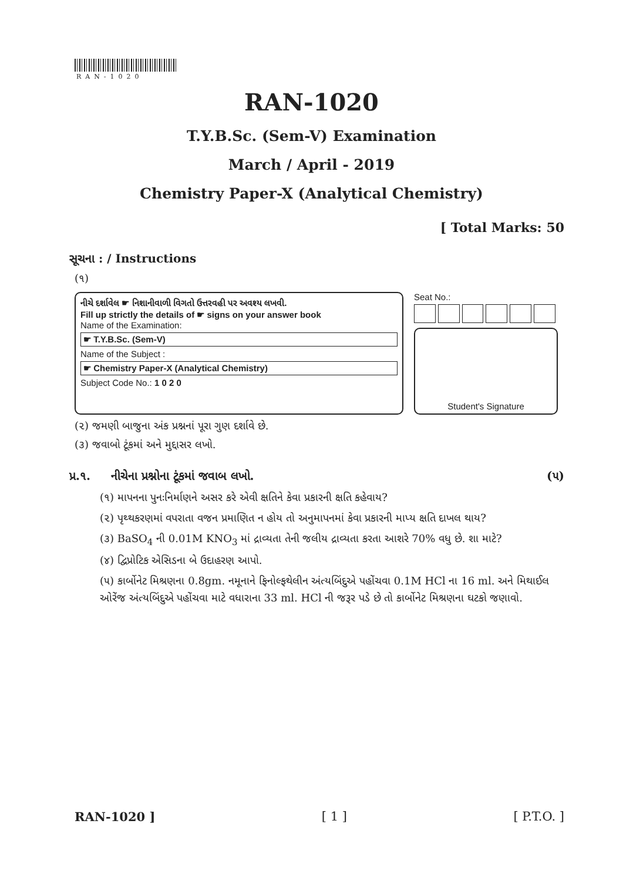RAN-1020
RAN-1020
T.Y.B.Sc. (Sem-V) Examination
March / April - 2019
Chemistry Paper-X (Analytical Chemistry)
[ Total Marks: 50
સૂચના : / Instructions
(૧)
નીચે દર્શાવેલ ☛ નિશાનીવાળી વિગતો ઉત્તરવહી પર અવશ્ય લખવી.
Fill up strictly the details of ☛ signs on your answer book
Name of the Examination:
☛ T.Y.B.Sc. (Sem-V)
Name of the Subject :
☛ Chemistry Paper-X (Analytical Chemistry)
Subject Code No.: 1 0 2 0
Seat No.:
Student's Signature
(૨) જમણી બાજુના અંક પ્રશ્નનાં પૂરા ગુણ દર્શાવે છે.
(૩) જવાબો ટૂંકમાં અને મુદ્દાસર લખો.
પ્ર.૧. નીચેના પ્રશ્નોના ટૂંકમાં જવાબ લખો. (૫)
(૧) માપનના પુનઃનિર્માણને અસર કરે એવી ક્ષતિને કેવા પ્રકારની ક્ષતિ કહેવાય?
(૨) પૃથ્થકરણમાં વપરાતા વજન પ્રમાણિત ન હોય તો અનુમાપનમાં કેવા પ્રકારની માપ્ય ક્ષતિ દાખલ થાય?
(૩) BaSO<sub>4</sub> ની 0.01M KNO<sub>3</sub> માં દ્રાવ્યતા તેની જલીય દ્રાવ્યતા કરતા આશરે 70% વધુ છે. શા માટે?
(૪) દ્વિપ્રોટિક એસિડના બે ઉદાહરણ આપો.
(૫) કાર્બોનેટ મિશ્રણના 0.8gm. નમૂનાને ફિનોલ્ફથેલીન અંત્યબિંદુએ પહોંચવા 0.1M HCl ના 16 ml. અને મિથાઈલ ઓરેંજ અંત્યબિંદુએ પહોંચવા માટે વધારાના 33 ml. HCl ની જરૂર પડે છે તો કાર્બોનેટ મિશ્રણના ઘટકો જણાવો.
RAN-1020 ] [ 1 ] [ P.T.O. ]